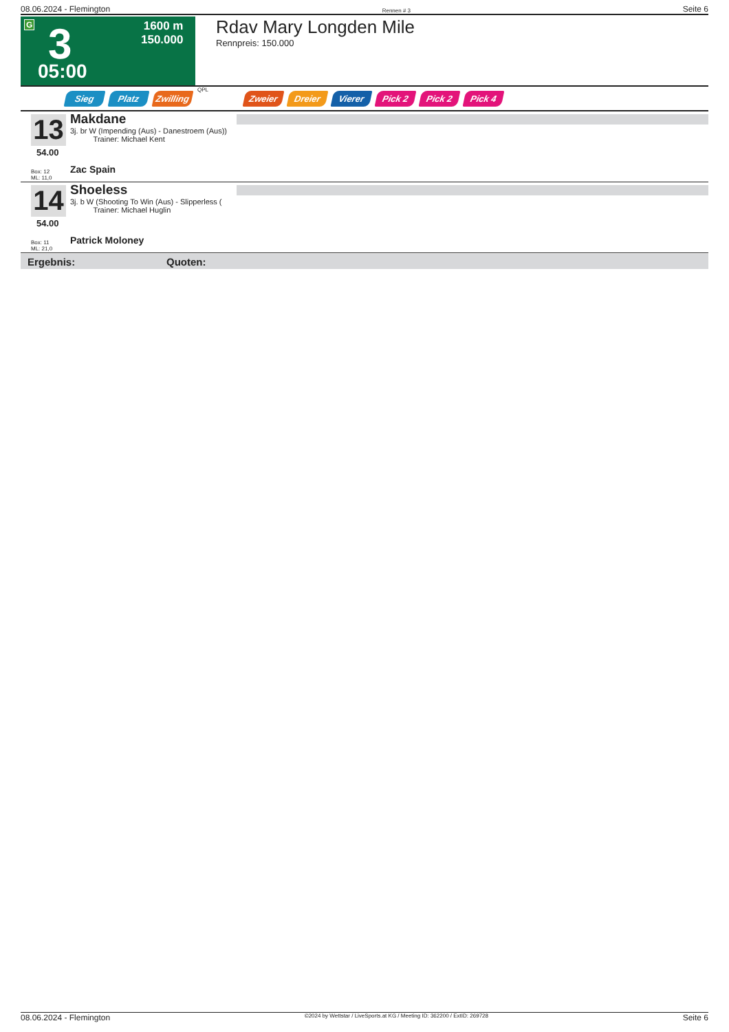08.06.2024 - Flemington Rennen # 3 Seite 6
G 3
1600 m
150.000
05:00
Rdav Mary Longden Mile
Rennpreis: 150.000
Sieg Platz Zwilling QPL Zweier Dreier Vierer Pick 2 Pick 2 Pick 4
13
54.00
Box: 12
ML: 11,0
Makdane
3j. br W (Impending (Aus) - Danestroem (Aus))
Trainer: Michael Kent
Zac Spain
14
54.00
Box: 11
ML: 21,0
Shoeless
3j. b W (Shooting To Win (Aus) - Slipperless (
Trainer: Michael Huglin
Patrick Moloney
Ergebnis: Quoten:
08.06.2024 - Flemington ©2024 by Wettstar / LiveSports.at KG / Meeting ID: 362200 / ExtID: 269728 Seite 6